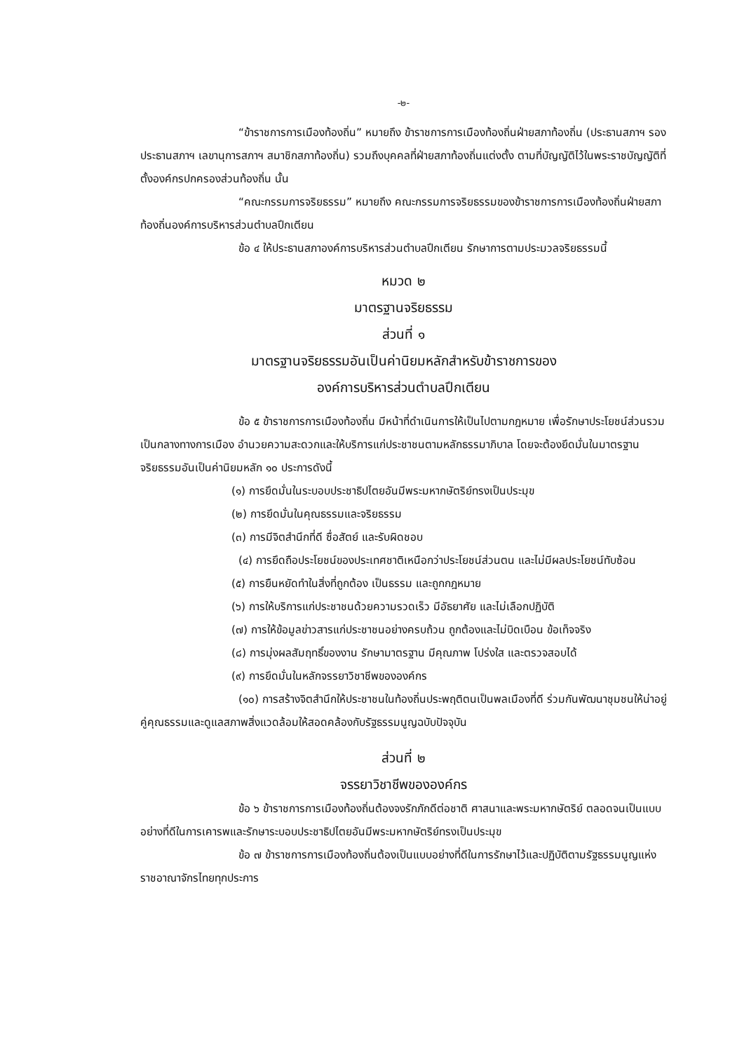-๒-
“ข้าราชการการเมืองท้องถิ่น” หมายถึง ข้าราชการการเมืองท้องถิ่นฝ่ายสภาท้องถิ่น (ประธานสภาฯ รองประธานสภาฯ เลขานุการสภาฯ สมาชิกสภาท้องถิ่น) รวมถึงบุคคลที่ฝ่ายสภาท้องถิ่นแต่งตั้ง ตามที่บัญญัติไว้ในพระราชบัญญัติที่ตั้งองค์กรปกครองส่วนท้องถิ่น นั้น
“คณะกรรมการจริยธรรม” หมายถึง คณะกรรมการจริยธรรมของข้าราชการการเมืองท้องถิ่นฝ่ายสภาท้องถิ่นองค์การบริหารส่วนตำบลปึกเตียน
ข้อ ๔ ให้ประธานสภาองค์การบริหารส่วนตำบลปึกเตียน รักษาการตามประมวลจริยธรรมนี้
หมวด ๒
มาตรฐานจริยธรรม
ส่วนที่ ๑
มาตรฐานจริยธรรมอันเป็นค่านิยมหลักสำหรับข้าราชการของ
องค์การบริหารส่วนตำบลปึกเตียน
ข้อ ๕ ข้าราชการการเมืองท้องถิ่น มีหน้าที่ดำเนินการให้เป็นไปตามกฎหมาย เพื่อรักษาประโยชน์ส่วนรวม เป็นกลางทางการเมือง อำนวยความสะดวกและให้บริการแก่ประชาชนตามหลักธรรมาภิบาล โดยจะต้องยึดมั่นในมาตรฐานจริยธรรมอันเป็นค่านิยมหลัก ๑๐ ประการดังนี้
(๑) การยึดมั่นในระบอบประชาธิปไตยอันมีพระมหากษัตริย์ทรงเป็นประมุข
(๒) การยึดมั่นในคุณธรรมและจริยธรรม
(๓) การมีจิตสำนึกที่ดี ซื่อสัตย์ และรับผิดชอบ
(๔) การยึดถือประโยชน์ของประเทศชาติเหนือกว่าประโยชน์ส่วนตน และไม่มีผลประโยชน์ทับซ้อน
(๕) การยืนหยัดทำในสิ่งที่ถูกต้อง เป็นธรรม และถูกกฎหมาย
(๖) การให้บริการแก่ประชาชนด้วยความรวดเร็ว มีอัธยาศัย และไม่เลือกปฏิบัติ
(๗) การให้ข้อมูลข่าวสารแก่ประชาชนอย่างครบถ้วน ถูกต้องและไม่บิดเบือน ข้อเท็จจริง
(๘) การมุ่งผลสัมฤทธิ์ของงาน รักษามาตรฐาน มีคุณภาพ โปร่งใส และตรวจสอบได้
(๙) การยึดมั่นในหลักจรรยาวิชาชีพขององค์กร
(๑๐) การสร้างจิตสำนึกให้ประชาชนในท้องถิ่นประพฤติตนเป็นพลเมืองที่ดี ร่วมกันพัฒนาชุมชนให้น่าอยู่คู่คุณธรรมและดูแลสภาพสิ่งแวดล้อมให้สอดคล้องกับรัฐธรรมนูญฉบับปัจจุบัน
ส่วนที่ ๒
จรรยาวิชาชีพขององค์กร
ข้อ ๖ ข้าราชการการเมืองท้องถิ่นต้องจงรักภักดีต่อชาติ ศาสนาและพระมหากษัตริย์ ตลอดจนเป็นแบบอย่างที่ดีในการเคารพและรักษาระบอบประชาธิปไตยอันมีพระมหากษัตริย์ทรงเป็นประมุข
ข้อ ๗ ข้าราชการการเมืองท้องถิ่นต้องเป็นแบบอย่างที่ดีในการรักษาไว้และปฏิบัติตามรัฐธรรมนูญแห่งราชอาณาจักรไทยทุกประการ